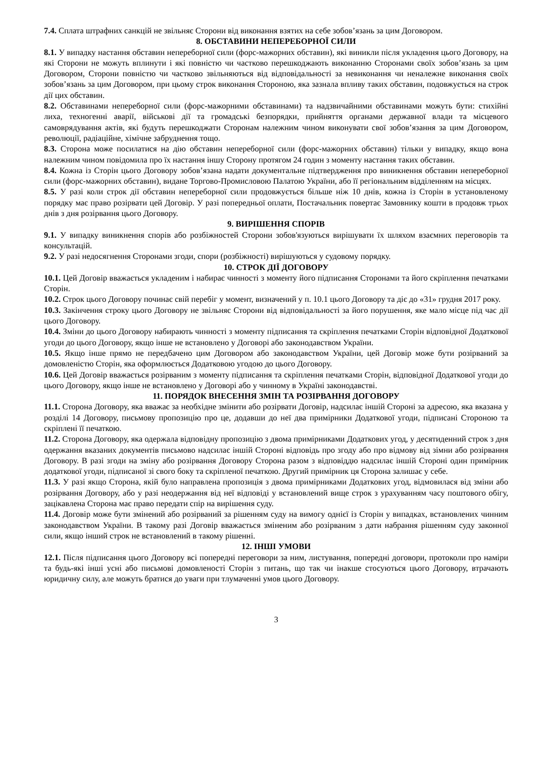7.4. Сплата штрафних санкцій не звільняє Сторони від виконання взятих на себе зобов’язань за цим Договором.
8. ОБСТАВИНИ НЕПЕРЕБОРНОЇ СИЛИ
8.1. У випадку настання обставин непереборної сили (форс-мажорних обставин), які виникли після укладення цього Договору, на які Сторони не можуть вплинути і які повністю чи частково перешкоджають виконанню Сторонами своїх зобов’язань за цим Договором, Сторони повністю чи частково звільняються від відповідальності за невиконання чи неналежне виконання своїх зобов’язань за цим Договором, при цьому строк виконання Стороною, яка зазнала впливу таких обставин, подовжується на строк дії цих обставин.
8.2. Обставинами непереборної сили (форс-мажорними обставинами) та надзвичайними обставинами можуть бути: стихійні лиха, техногенні аварії, військові дії та громадські безпорядки, прийняття органами державної влади та місцевого самоврядування актів, які будуть перешкоджати Сторонам належним чином виконувати свої зобов’язання за цим Договором, революції, радіаційне, хімічне забруднення тощо.
8.3. Сторона може посилатися на дію обставин непереборної сили (форс-мажорних обставин) тільки у випадку, якщо вона належним чином повідомила про їх настання іншу Сторону протягом 24 годин з моменту настання таких обставин.
8.4. Кожна із Сторін цього Договору зобов’язана надати документальне підтвердження про виникнення обставин непереборної сили (форс-мажорних обставин), видане Торгово-Промисловою Палатою України, або її регіональним відділенням на місцях.
8.5. У разі коли строк дії обставин непереборної сили продовжується більше ніж 10 днів, кожна із Сторін в установленому порядку має право розірвати цей Договір. У разі попередньої оплати, Постачальник повертає Замовнику кошти в продовж трьох днів з дня розірвання цього Договору.
9. ВИРІШЕННЯ СПОРІВ
9.1. У випадку виникнення спорів або розбіжностей Сторони зобов'язуються вирішувати їх шляхом взаємних переговорів та консультацій.
9.2. У разі недосягнення Сторонами згоди, спори (розбіжності) вирішуються у судовому порядку.
10. СТРОК ДІЇ ДОГОВОРУ
10.1. Цей Договір вважається укладеним і набирає чинності з моменту його підписання Сторонами та його скріплення печатками Сторін.
10.2. Строк цього Договору починає свій перебіг у момент, визначений у п. 10.1 цього Договору та діє до «31» грудня 2017 року.
10.3. Закінчення строку цього Договору не звільняє Сторони від відповідальності за його порушення, яке мало місце під час дії цього Договору.
10.4. Зміни до цього Договору набирають чинності з моменту підписання та скріплення печатками Сторін відповідної Додаткової угоди до цього Договору, якщо інше не встановлено у Договорі або законодавством України.
10.5. Якщо інше прямо не передбачено цим Договором або законодавством України, цей Договір може бути розірваний за домовленістю Сторін, яка оформлюється Додатковою угодою до цього Договору.
10.6. Цей Договір вважається розірваним з моменту підписання та скріплення печатками Сторін, відповідної Додаткової угоди до цього Договору, якщо інше не встановлено у Договорі або у чинному в Україні законодавстві.
11. ПОРЯДОК ВНЕСЕННЯ ЗМІН ТА РОЗІРВАННЯ ДОГОВОРУ
11.1. Сторона Договору, яка вважає за необхідне змінити або розірвати Договір, надсилає іншій Стороні за адресою, яка вказана у розділі 14 Договору, письмову пропозицію про це, додавши до неї два примірники Додаткової угоди, підписані Стороною та скріплені її печаткою.
11.2. Сторона Договору, яка одержала відповідну пропозицію з двома примірниками Додаткових угод, у десятиденний строк з дня одержання вказаних документів письмово надсилає іншій Стороні відповідь про згоду або про відмову від зімни або розірвання Договору. В разі згоди на зміну або розірвання Договору Сторона разом з відповіддю надсилає іншій Стороні один примірник додаткової угоди, підписаної зі свого боку та скріпленої печаткою. Другий примірник ця Сторона залишає у себе.
11.3. У разі якщо Сторона, якій було направлена пропозиція з двома примірниками Додаткових угод, відмовилася від зміни або розірвання Договору, або у разі неодержання від неї відповіді у встановлений вище строк з урахуванням часу поштового обігу, зацікавлена Сторона має право передати спір на вирішення суду.
11.4. Договір може бути змінений або розірваний за рішенням суду на вимогу однієї із Сторін у випадках, встановлених чинним законодавством України. В такому разі Договір вважається зміненим або розірваним з дати набрання рішенням суду законної сили, якщо інший строк не встановлений в такому рішенні.
12. ІНШІ УМОВИ
12.1. Після підписання цього Договору всі попередні переговори за ним, листування, попередні договори, протоколи про наміри та будь-які інші усні або письмові домовленості Сторін з питань, що так чи інакше стосуються цього Договору, втрачають юридичну силу, але можуть братися до уваги при тлумаченні умов цього Договору.
3